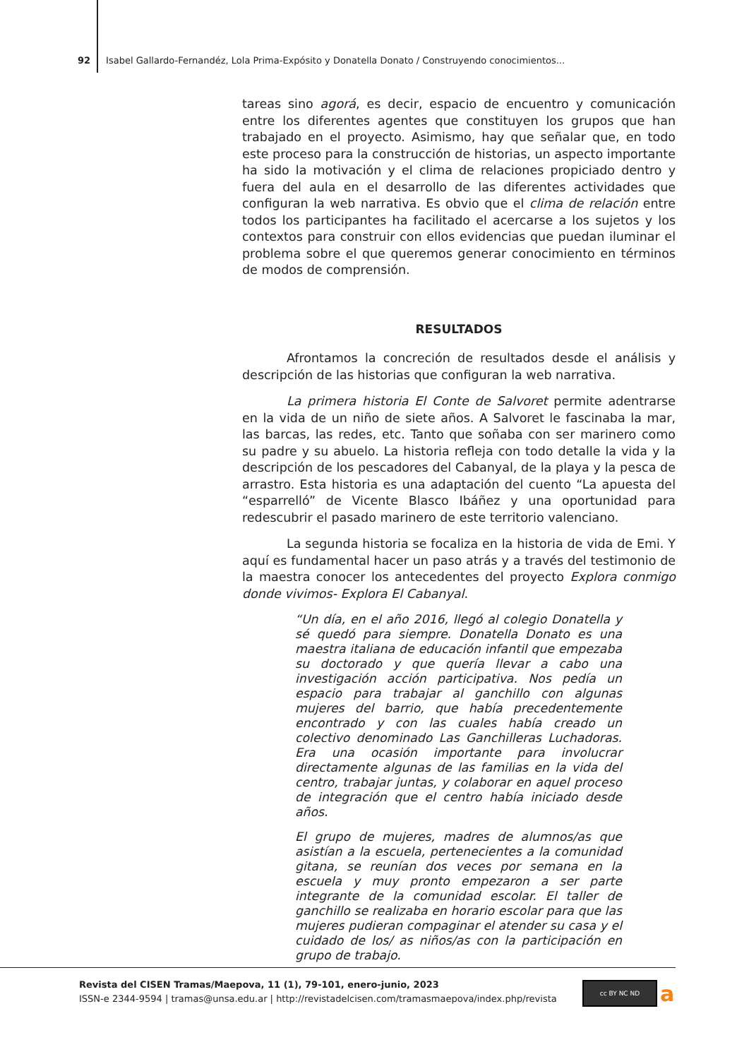92 Isabel Gallardo-Fernandéz, Lola Prima-Expósito y Donatella Donato / Construyendo conocimientos...
tareas sino agorá, es decir, espacio de encuentro y comunicación entre los diferentes agentes que constituyen los grupos que han trabajado en el proyecto. Asimismo, hay que señalar que, en todo este proceso para la construcción de historias, un aspecto importante ha sido la motivación y el clima de relaciones propiciado dentro y fuera del aula en el desarrollo de las diferentes actividades que configuran la web narrativa. Es obvio que el clima de relación entre todos los participantes ha facilitado el acercarse a los sujetos y los contextos para construir con ellos evidencias que puedan iluminar el problema sobre el que queremos generar conocimiento en términos de modos de comprensión.
RESULTADOS
Afrontamos la concreción de resultados desde el análisis y descripción de las historias que configuran la web narrativa.
La primera historia El Conte de Salvoret permite adentrarse en la vida de un niño de siete años. A Salvoret le fascinaba la mar, las barcas, las redes, etc. Tanto que soñaba con ser marinero como su padre y su abuelo. La historia refleja con todo detalle la vida y la descripción de los pescadores del Cabanyal, de la playa y la pesca de arrastro. Esta historia es una adaptación del cuento “La apuesta del “esparrelló” de Vicente Blasco Ibáñez y una oportunidad para redescubrir el pasado marinero de este territorio valenciano.
La segunda historia se focaliza en la historia de vida de Emi. Y aquí es fundamental hacer un paso atrás y a través del testimonio de la maestra conocer los antecedentes del proyecto Explora conmigo donde vivimos- Explora El Cabanyal.
“Un día, en el año 2016, llegó al colegio Donatella y sé quedó para siempre. Donatella Donato es una maestra italiana de educación infantil que empezaba su doctorado y que quería llevar a cabo una investigación acción participativa. Nos pedía un espacio para trabajar al ganchillo con algunas mujeres del barrio, que había precedentemente encontrado y con las cuales había creado un colectivo denominado Las Ganchilleras Luchadoras. Era una ocasión importante para involucrar directamente algunas de las familias en la vida del centro, trabajar juntas, y colaborar en aquel proceso de integración que el centro había iniciado desde años.
El grupo de mujeres, madres de alumnos/as que asistían a la escuela, pertenecientes a la comunidad gitana, se reunían dos veces por semana en la escuela y muy pronto empezaron a ser parte integrante de la comunidad escolar. El taller de ganchillo se realizaba en horario escolar para que las mujeres pudieran compaginar el atender su casa y el cuidado de los/ as niños/as con la participación en grupo de trabajo.
Revista del CISEN Tramas/Maepova, 11 (1), 79-101, enero-junio, 2023
ISSN-e 2344-9594 | tramas@unsa.edu.ar | http://revistadelcisen.com/tramasmaepova/index.php/revista
cc BY NC ND a